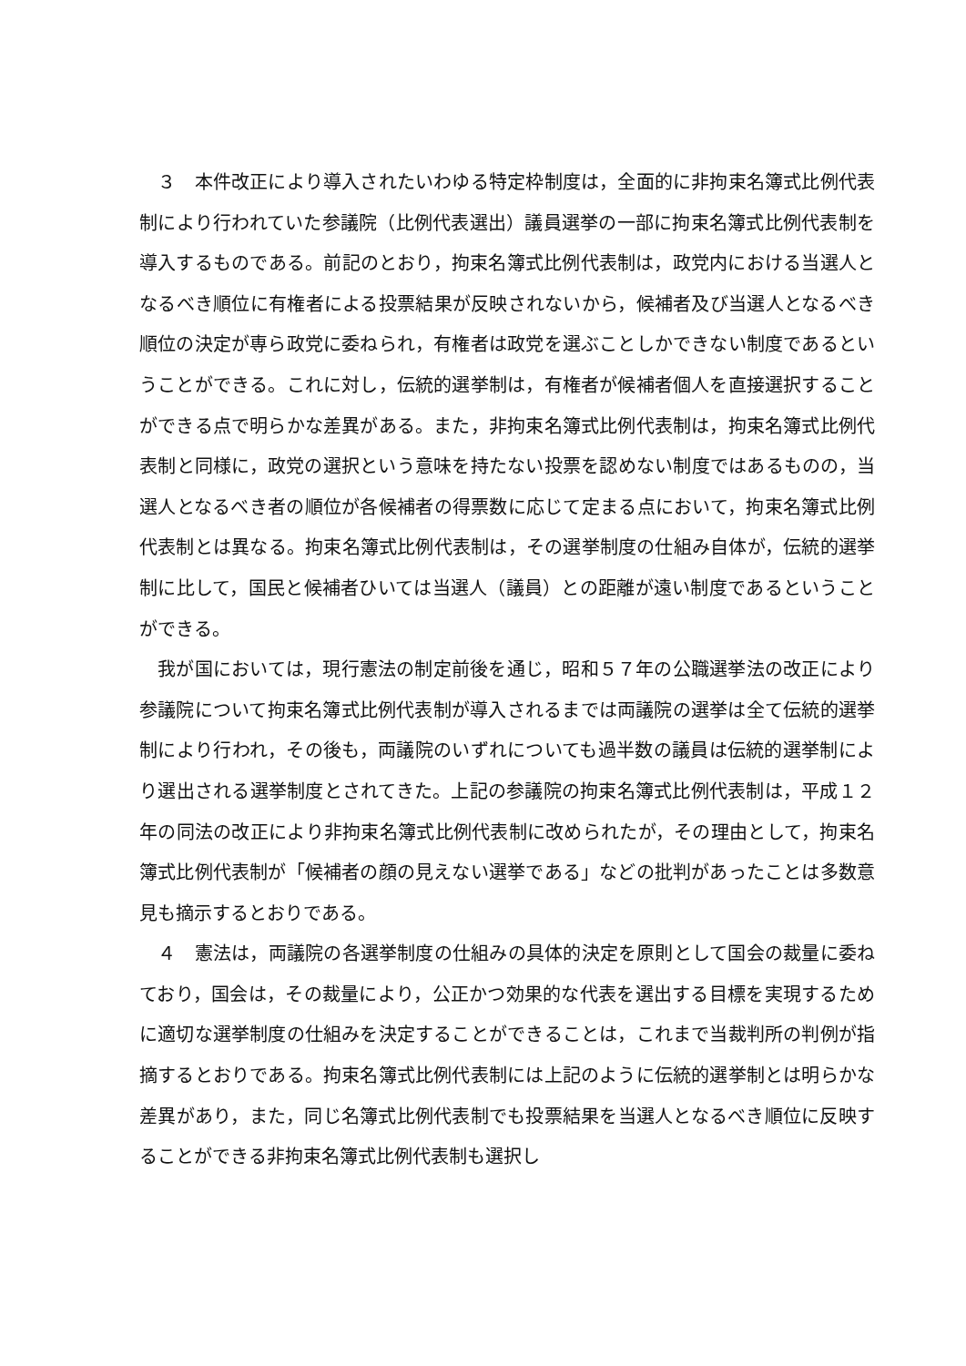３　本件改正により導入されたいわゆる特定枠制度は，全面的に非拘束名簿式比例代表制により行われていた参議院（比例代表選出）議員選挙の一部に拘束名簿式比例代表制を導入するものである。前記のとおり，拘束名簿式比例代表制は，政党内における当選人となるべき順位に有権者による投票結果が反映されないから，候補者及び当選人となるべき順位の決定が専ら政党に委ねられ，有権者は政党を選ぶことしかできない制度であるということができる。これに対し，伝統的選挙制は，有権者が候補者個人を直接選択することができる点で明らかな差異がある。また，非拘束名簿式比例代表制は，拘束名簿式比例代表制と同様に，政党の選択という意味を持たない投票を認めない制度ではあるものの，当選人となるべき者の順位が各候補者の得票数に応じて定まる点において，拘束名簿式比例代表制とは異なる。拘束名簿式比例代表制は，その選挙制度の仕組み自体が，伝統的選挙制に比して，国民と候補者ひいては当選人（議員）との距離が遠い制度であるということができる。
　我が国においては，現行憲法の制定前後を通じ，昭和５７年の公職選挙法の改正により参議院について拘束名簿式比例代表制が導入されるまでは両議院の選挙は全て伝統的選挙制により行われ，その後も，両議院のいずれについても過半数の議員は伝統的選挙制により選出される選挙制度とされてきた。上記の参議院の拘束名簿式比例代表制は，平成１２年の同法の改正により非拘束名簿式比例代表制に改められたが，その理由として，拘束名簿式比例代表制が「候補者の顔の見えない選挙である」などの批判があったことは多数意見も摘示するとおりである。
　４　憲法は，両議院の各選挙制度の仕組みの具体的決定を原則として国会の裁量に委ねており，国会は，その裁量により，公正かつ効果的な代表を選出する目標を実現するために適切な選挙制度の仕組みを決定することができることは，これまで当裁判所の判例が指摘するとおりである。拘束名簿式比例代表制には上記のように伝統的選挙制とは明らかな差異があり，また，同じ名簿式比例代表制でも投票結果を当選人となるべき順位に反映することができる非拘束名簿式比例代表制も選択し